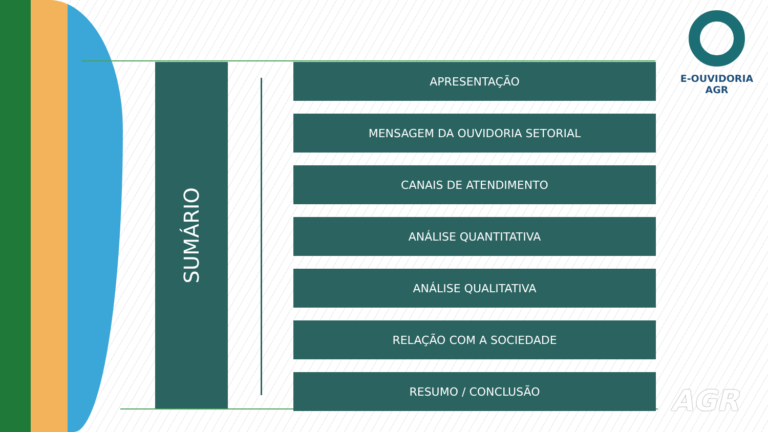SUMÁRIO
APRESENTAÇÃO
MENSAGEM DA OUVIDORIA SETORIAL
CANAIS DE ATENDIMENTO
ANÁLISE QUANTITATIVA
ANÁLISE QUALITATIVA
RELAÇÃO COM A SOCIEDADE
RESUMO / CONCLUSÃO
E-OUVIDORIA
AGR
AGR